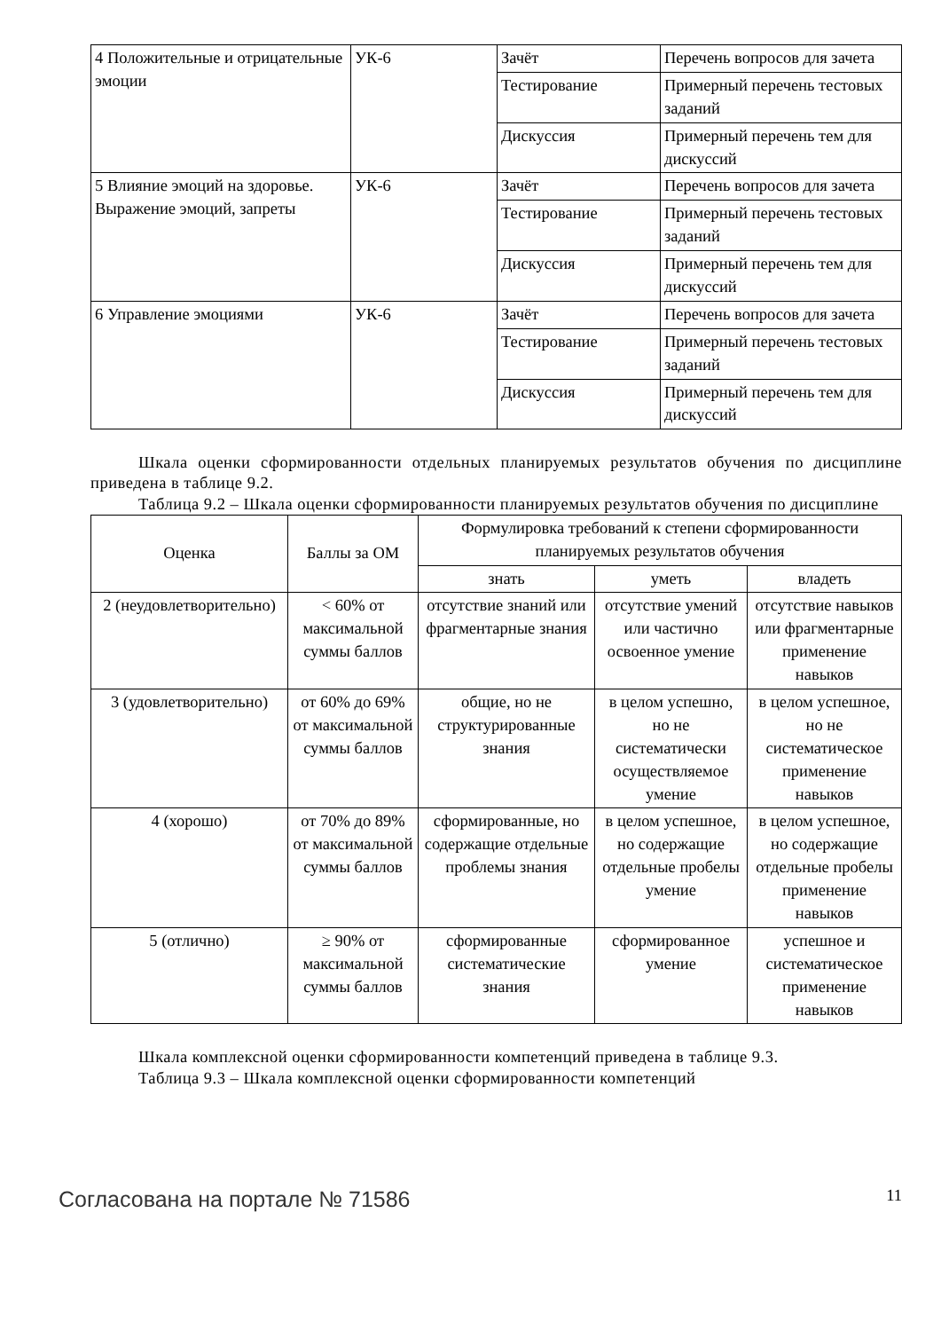| 4 Положительные и отрицательные эмоции | УК-6 | Зачёт | Перечень вопросов для зачета |
| | | Тестирование | Примерный перечень тестовых заданий |
| | | Дискуссия | Примерный перечень тем для дискуссий |
| 5 Влияние эмоций на здоровье. Выражение эмоций, запреты | УК-6 | Зачёт | Перечень вопросов для зачета |
| | | Тестирование | Примерный перечень тестовых заданий |
| | | Дискуссия | Примерный перечень тем для дискуссий |
| 6 Управление эмоциями | УК-6 | Зачёт | Перечень вопросов для зачета |
| | | Тестирование | Примерный перечень тестовых заданий |
| | | Дискуссия | Примерный перечень тем для дискуссий |
Шкала оценки сформированности отдельных планируемых результатов обучения по дисциплине приведена в таблице 9.2.
Таблица 9.2 – Шкала оценки сформированности планируемых результатов обучения по дисциплине
| Оценка | Баллы за ОМ | Формулировка требований к степени сформированности планируемых результатов обучения | | |
| --- | --- | --- | --- | --- |
| | | знать | уметь | владеть |
| 2 (неудовлетворительно) | < 60% от максимальной суммы баллов | отсутствие знаний или фрагментарные знания | отсутствие умений или частично освоенное умение | отсутствие навыков или фрагментарные применение навыков |
| 3 (удовлетворительно) | от 60% до 69% от максимальной суммы баллов | общие, но не структурированные знания | в целом успешно, но не систематически осуществляемое умение | в целом успешное, но не систематическое применение навыков |
| 4 (хорошо) | от 70% до 89% от максимальной суммы баллов | сформированные, но содержащие отдельные проблемы знания | в целом успешное, но содержащие отдельные пробелы умение | в целом успешное, но содержащие отдельные пробелы применение навыков |
| 5 (отлично) | ≥ 90% от максимальной суммы баллов | сформированные систематические знания | сформированное умение | успешное и систематическое применение навыков |
Шкала комплексной оценки сформированности компетенций приведена в таблице 9.3.
Таблица 9.3 – Шкала комплексной оценки сформированности компетенций
Согласована на портале № 71586 11